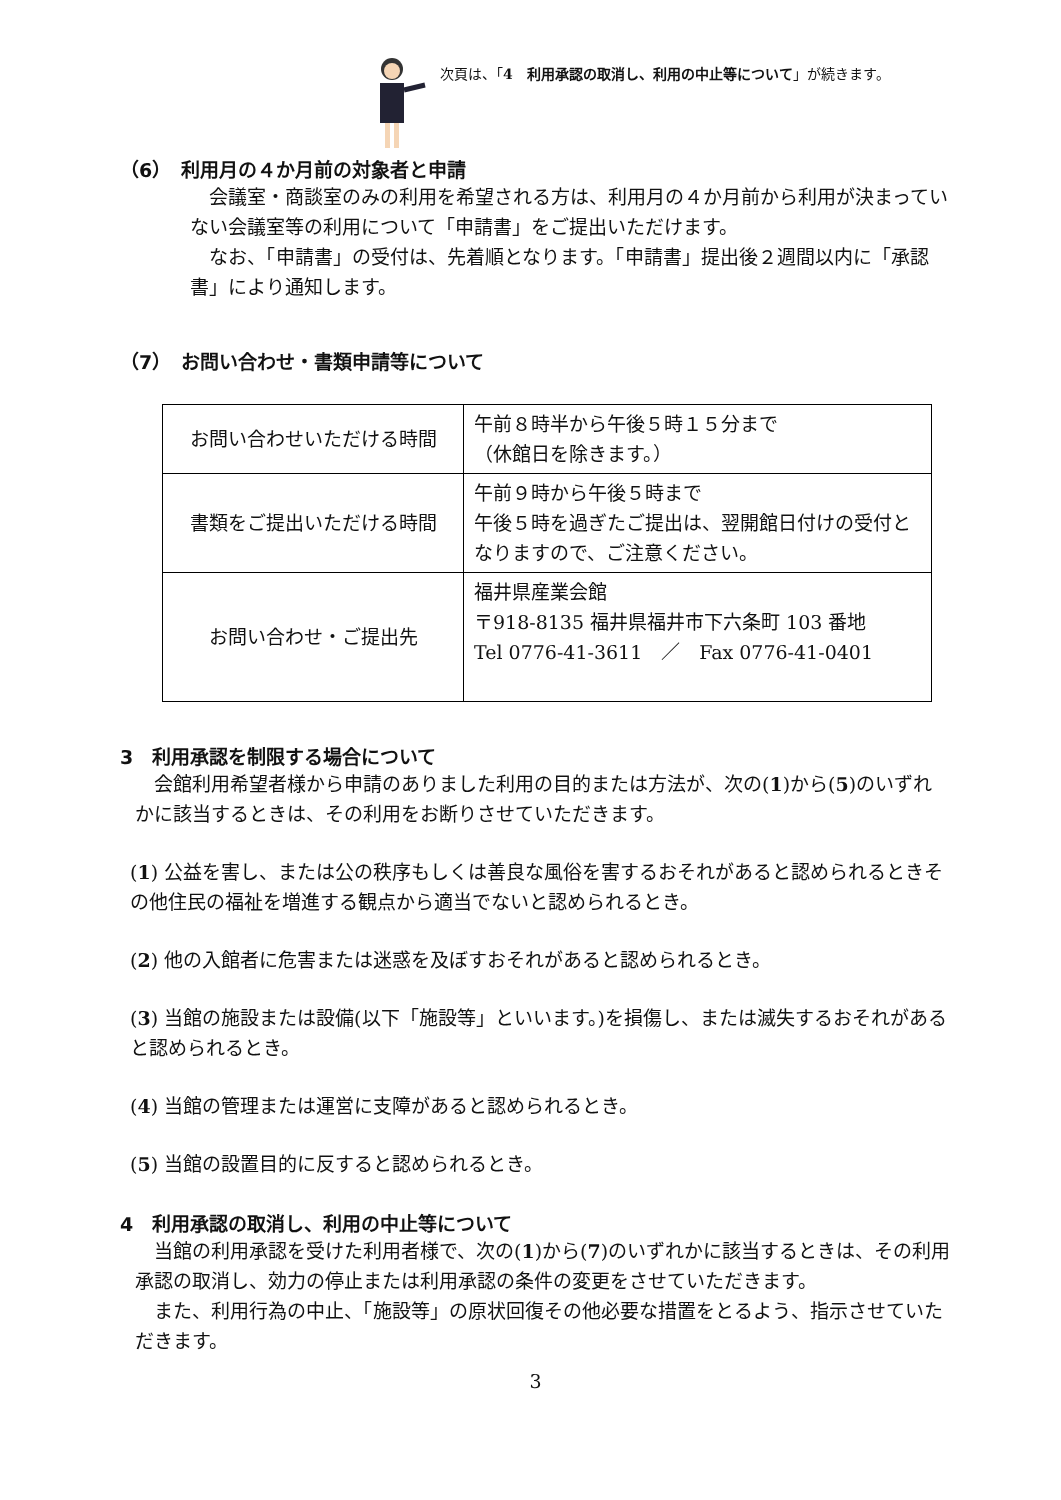次頁は、「4　利用承認の取消し、利用の中止等について」が続きます。
（6）　利用月の４か月前の対象者と申請
　会議室・商談室のみの利用を希望される方は、利用月の４か月前から利用が決まっていない会議室等の利用について「申請書」をご提出いただけます。
　なお、「申請書」の受付は、先着順となります。「申請書」提出後２週間以内に「承認書」により通知します。
（7）　お問い合わせ・書類申請等について
| お問い合わせいただける時間 | 午前８時半から午後５時１５分まで （休館日を除きます。） |
| 書類をご提出いただける時間 | 午前９時から午後５時まで 午後５時を過ぎたご提出は、翌開館日付けの受付となりますので、ご注意ください。 |
| お問い合わせ・ご提出先 | 福井県産業会館 〒918-8135 福井県福井市下六条町 103 番地 Tel 0776-41-3611 ／ Fax 0776-41-0401 |
3　利用承認を制限する場合について
　会館利用希望者様から申請のありました利用の目的または方法が、次の(1)から(5)のいずれかに該当するときは、その利用をお断りさせていただきます。
(1) 公益を害し、または公の秩序もしくは善良な風俗を害するおそれがあると認められるときその他住民の福祉を増進する観点から適当でないと認められるとき。
(2) 他の入館者に危害または迷惑を及ぼすおそれがあると認められるとき。
(3) 当館の施設または設備(以下「施設等」といいます。)を損傷し、または滅失するおそれがあると認められるとき。
(4) 当館の管理または運営に支障があると認められるとき。
(5) 当館の設置目的に反すると認められるとき。
4　利用承認の取消し、利用の中止等について
　当館の利用承認を受けた利用者様で、次の(1)から(7)のいずれかに該当するときは、その利用承認の取消し、効力の停止または利用承認の条件の変更をさせていただきます。
　また、利用行為の中止、「施設等」の原状回復その他必要な措置をとるよう、指示させていただきます。
3